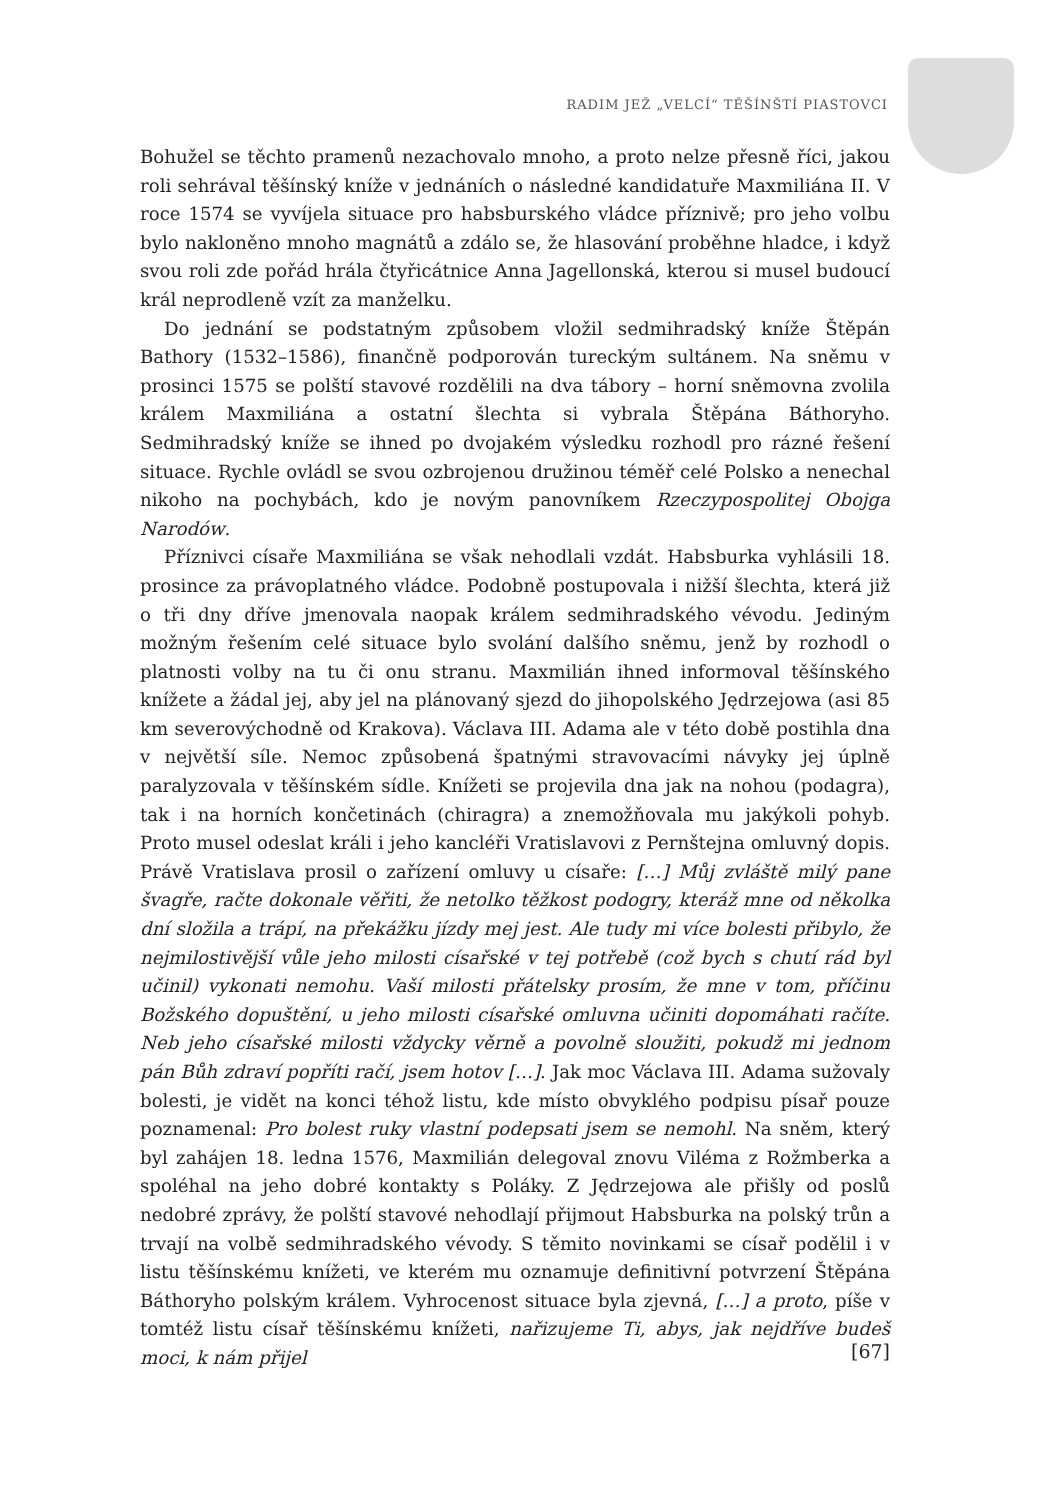RADIM JEŽ „VELCÍ“ TĚŠÍNŠTÍ PIASTOVCI
Bohužel se těchto pramenů nezachovalo mnoho, a proto nelze přesně říci, jakou roli sehrával těšínský kníže v jednáních o následné kandidatuře Maxmiliána II. V roce 1574 se vyvíjela situace pro habsburského vládce příznivě; pro jeho volbu bylo nakloněno mnoho magnátů a zdálo se, že hlasování proběhne hladce, i když svou roli zde pořád hrála čtyřicátnice Anna Jagellonská, kterou si musel budoucí král neprodleně vzít za manželku.
Do jednání se podstatným způsobem vložil sedmihradský kníže Štěpán Bathory (1532–1586), finančně podporován tureckým sultánem. Na sněmu v prosinci 1575 se polští stavové rozdělili na dva tábory – horní sněmovna zvolila králem Maxmiliána a ostatní šlechta si vybrala Štěpána Báthoryho. Sedmihradský kníže se ihned po dvojakém výsledku rozhodl pro rázné řešení situace. Rychle ovládl se svou ozbrojenou družinou téměř celé Polsko a nenechal nikoho na pochybách, kdo je novým panovníkem Rzeczypospolitej Obojga Narodów.
Příznivci císaře Maxmiliána se však nehodlali vzdát. Habsburka vyhlásili 18. prosince za právoplatného vládce. Podobně postupovala i nižší šlechta, která již o tři dny dříve jmenovala naopak králem sedmihradského vévodu. Jediným možným řešením celé situace bylo svolání dalšího sněmu, jenž by rozhodl o platnosti volby na tu či onu stranu. Maxmilián ihned informoval těšínského knížete a žádal jej, aby jel na plánovaný sjezd do jihopolského Jędrzejowa (asi 85 km severovýchodně od Krakova). Václava III. Adama ale v této době postihla dna v největší síle. Nemoc způsobená špatnými stravovacími návyky jej úplně paralyzovala v těšínském sídle. Knížeti se projevila dna jak na nohou (podagra), tak i na horních končetinách (chiragra) a znemožňovala mu jakýkoli pohyb. Proto musel odeslat králi i jeho kancléři Vratislavovi z Pernštejna omluvný dopis. Právě Vratislava prosil o zařízení omluvy u císaře: […] Můj zvláště milý pane švagře, račte dokonale věřiti, že netolko těžkost podogry, kteráž mne od několka dní složila a trápí, na překážku jízdy mej jest. Ale tudy mi více bolesti přibylo, že nejmilostivější vůle jeho milosti císařské v tej potřebě (což bych s chutí rád byl učinil) vykonati nemohu. Vaší milosti přátelsky prosím, že mne v tom, příčinu Božského dopuštění, u jeho milosti císařské omluvna učiniti dopomáhati račíte. Neb jeho císařské milosti vždycky věrně a povolně sloužiti, pokudž mi jednom pán Bůh zdraví popříti račí, jsem hotov […]. Jak moc Václava III. Adama sužovaly bolesti, je vidět na konci téhož listu, kde místo obvyklého podpisu písař pouze poznamenal: Pro bolest ruky vlastní podepsati jsem se nemohl. Na sněm, který byl zahájen 18. ledna 1576, Maxmilián delegoval znovu Viléma z Rožmberka a spoléhal na jeho dobré kontakty s Poláky. Z Jędrzejowa ale přišly od poslů nedobré zprávy, že polští stavové nehodlají přijmout Habsburka na polský trůn a trvají na volbě sedmihradského vévody. S těmito novinkami se císař podělil i v listu těšínskému knížeti, ve kterém mu oznamuje definitivní potvrzení Štěpána Báthoryho polským králem. Vyhrocenost situace byla zjevná, […] a proto, píše v tomtéž listu císař těšínskému knížeti, nařizujeme Ti, abys, jak nejdříve budeš moci, k nám přijel
[67]